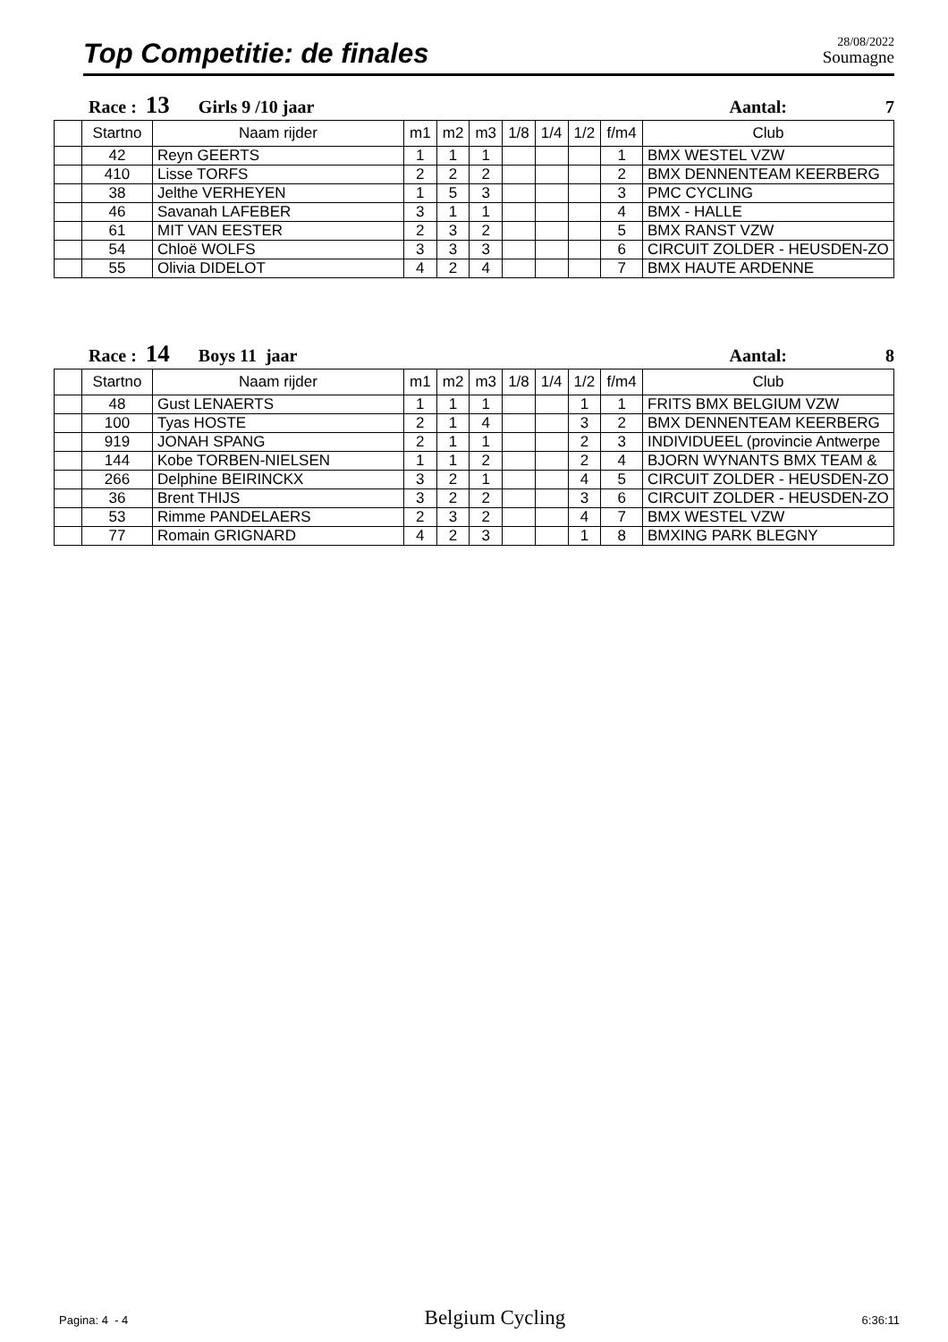Top Competitie: de finales
28/08/2022
Soumagne
Race : 13 Girls 9 /10 jaar Aantal: 7
| | Startno | Naam rijder | m1 | m2 | m3 | 1/8 | 1/4 | 1/2 | f/m4 | Club |
| --- | --- | --- | --- | --- | --- | --- | --- | --- | --- | --- |
| | 42 | Reyn GEERTS | 1 | 1 | 1 | | | | 1 | BMX WESTEL VZW |
| | 410 | Lisse TORFS | 2 | 2 | 2 | | | | 2 | BMX DENNENTEAM KEERBERG |
| | 38 | Jelthe VERHEYEN | 1 | 5 | 3 | | | | 3 | PMC CYCLING |
| | 46 | Savanah LAFEBER | 3 | 1 | 1 | | | | 4 | BMX - HALLE |
| | 61 | MIT VAN EESTER | 2 | 3 | 2 | | | | 5 | BMX RANST VZW |
| | 54 | Chloë WOLFS | 3 | 3 | 3 | | | | 6 | CIRCUIT ZOLDER - HEUSDEN-ZO |
| | 55 | Olivia DIDELOT | 4 | 2 | 4 | | | | 7 | BMX HAUTE ARDENNE |
Race : 14 Boys 11 jaar Aantal: 8
| | Startno | Naam rijder | m1 | m2 | m3 | 1/8 | 1/4 | 1/2 | f/m4 | Club |
| --- | --- | --- | --- | --- | --- | --- | --- | --- | --- | --- |
| | 48 | Gust LENAERTS | 1 | 1 | 1 | | | 1 | 1 | FRITS BMX BELGIUM VZW |
| | 100 | Tyas HOSTE | 2 | 1 | 4 | | | 3 | 2 | BMX DENNENTEAM KEERBERG |
| | 919 | JONAH SPANG | 2 | 1 | 1 | | | 2 | 3 | INDIVIDUEEL (provincie Antwerpe |
| | 144 | Kobe TORBEN-NIELSEN | 1 | 1 | 2 | | | 2 | 4 | BJORN WYNANTS BMX TEAM & |
| | 266 | Delphine BEIRINCKX | 3 | 2 | 1 | | | 4 | 5 | CIRCUIT ZOLDER - HEUSDEN-ZO |
| | 36 | Brent THIJS | 3 | 2 | 2 | | | 3 | 6 | CIRCUIT ZOLDER - HEUSDEN-ZO |
| | 53 | Rimme PANDELAERS | 2 | 3 | 2 | | | 4 | 7 | BMX WESTEL VZW |
| | 77 | Romain GRIGNARD | 4 | 2 | 3 | | | 1 | 8 | BMXING PARK BLEGNY |
Pagina: 4 - 4 Belgium Cycling 6:36:11